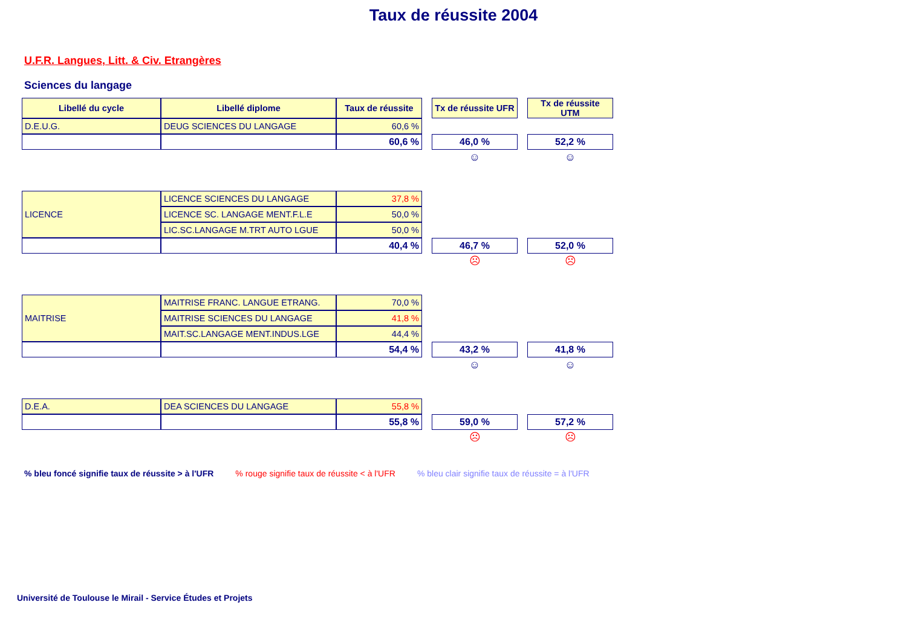Taux de réussite 2004
U.F.R. Langues, Litt. & Civ. Etrangères
Sciences du langage
| Libellé du cycle | Libellé diplome | Taux de réussite | | Tx de réussite UFR | | Tx de réussite UTM |
| D.E.U.G. | DEUG SCIENCES DU LANGAGE | 60,6 % | | | | |
| | | 60,6 % | | 46,0 % | | 52,2 % |
| | | | | ☺ | | ☺ |
| LICENCE | LICENCE SCIENCES DU LANGAGE | 37,8 % | | | | |
| | LICENCE SC. LANGAGE MENT.F.L.E | 50,0 % | | | | |
| | LIC.SC.LANGAGE M.TRT AUTO LGUE | 50,0 % | | | | |
| | | 40,4 % | | 46,7 % | | 52,0 % |
| | | | | ☹ | | ☹ |
| MAITRISE | MAITRISE FRANC. LANGUE ETRANG. | 70,0 % | | | | |
| | MAITRISE SCIENCES DU LANGAGE | 41,8 % | | | | |
| | MAIT.SC.LANGAGE MENT.INDUS.LGE | 44,4 % | | | | |
| | | 54,4 % | | 43,2 % | | 41,8 % |
| | | | | ☺ | | ☺ |
| D.E.A. | DEA SCIENCES DU LANGAGE | 55,8 % | | | | |
| | | 55,8 % | | 59,0 % | | 57,2 % |
| | | | | ☹ | | ☹ |
% bleu foncé signifie taux de réussite > à l'UFR % rouge signifie taux de réussite < à l'UFR % bleu clair signifie taux de réussite = à l'UFR
Université de Toulouse le Mirail - Service Études et Projets